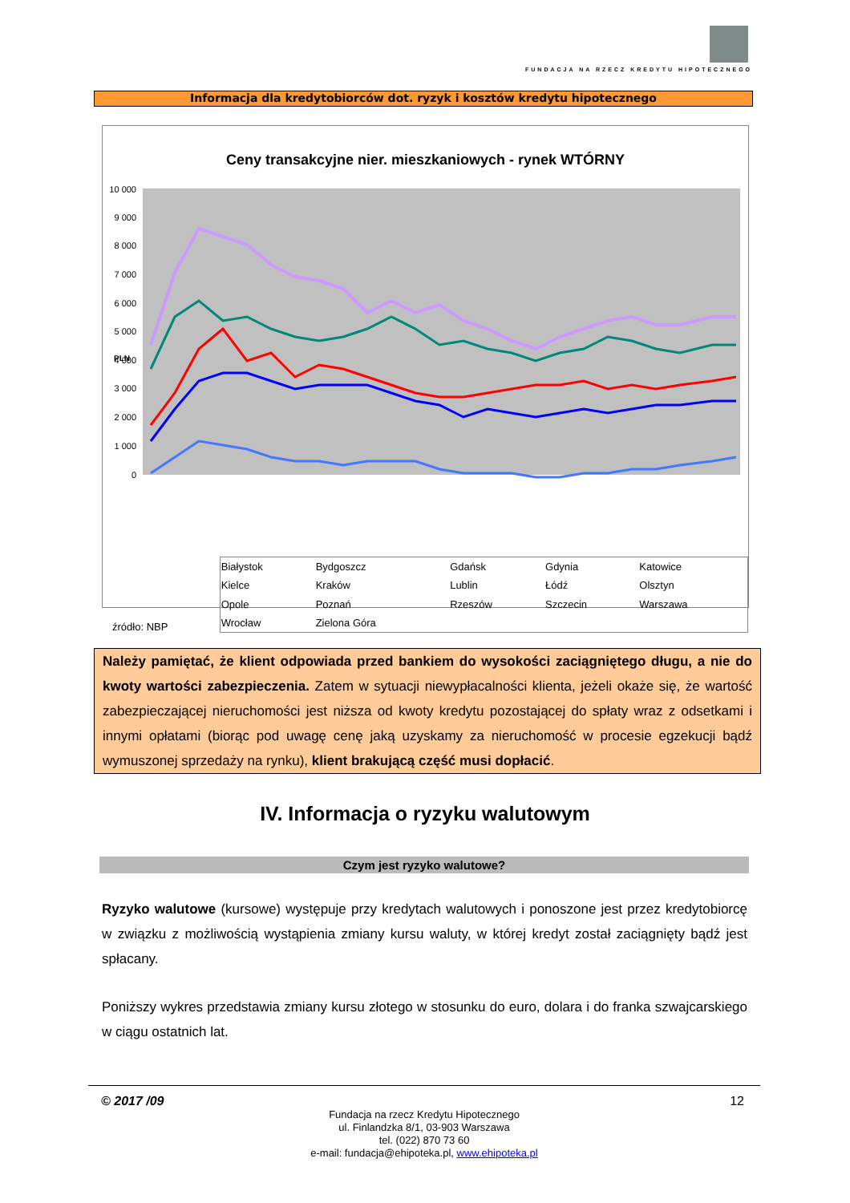FUNDACJA NA RZECZ KREDYTU HIPOTECZNEGO
Informacja dla kredytobiorców dot. ryzyk i kosztów kredytu hipotecznego
Ceny transakcyjne nier. mieszkaniowych - rynek WTÓRNY
10 000
9 000
8 000
7 000
6 000
5 000
4 000
3 000
2 000
1 000
0
PLN
źródło: NBP
| Białystok | Bydgoszcz | Gdańsk | Gdynia | Katowice |
| Kielce | Kraków | Lublin | Łódź | Olsztyn |
| Opole | Poznań | Rzeszów | Szczecin | Warszawa |
| Wrocław | Zielona Góra | | | |
Należy pamiętać, że klient odpowiada przed bankiem do wysokości zaciągniętego długu, a nie do kwoty wartości zabezpieczenia. Zatem w sytuacji niewypłacalności klienta, jeżeli okaże się, że wartość zabezpieczającej nieruchomości jest niższa od kwoty kredytu pozostającej do spłaty wraz z odsetkami i innymi opłatami (biorąc pod uwagę cenę jaką uzyskamy za nieruchomość w procesie egzekucji bądź wymuszonej sprzedaży na rynku), klient brakującą część musi dopłacić.
IV. Informacja o ryzyku walutowym
Czym jest ryzyko walutowe?
Ryzyko walutowe (kursowe) występuje przy kredytach walutowych i ponoszone jest przez kredytobiorcę w związku z możliwością wystąpienia zmiany kursu waluty, w której kredyt został zaciągnięty bądź jest spłacany.
Poniższy wykres przedstawia zmiany kursu złotego w stosunku do euro, dolara i do franka szwajcarskiego w ciągu ostatnich lat.
© 2017 /09 12
Fundacja na rzecz Kredytu Hipotecznego
ul. Finlandzka 8/1, 03-903 Warszawa
tel. (022) 870 73 60
e-mail: fundacja@ehipoteka.pl, www.ehipoteka.pl